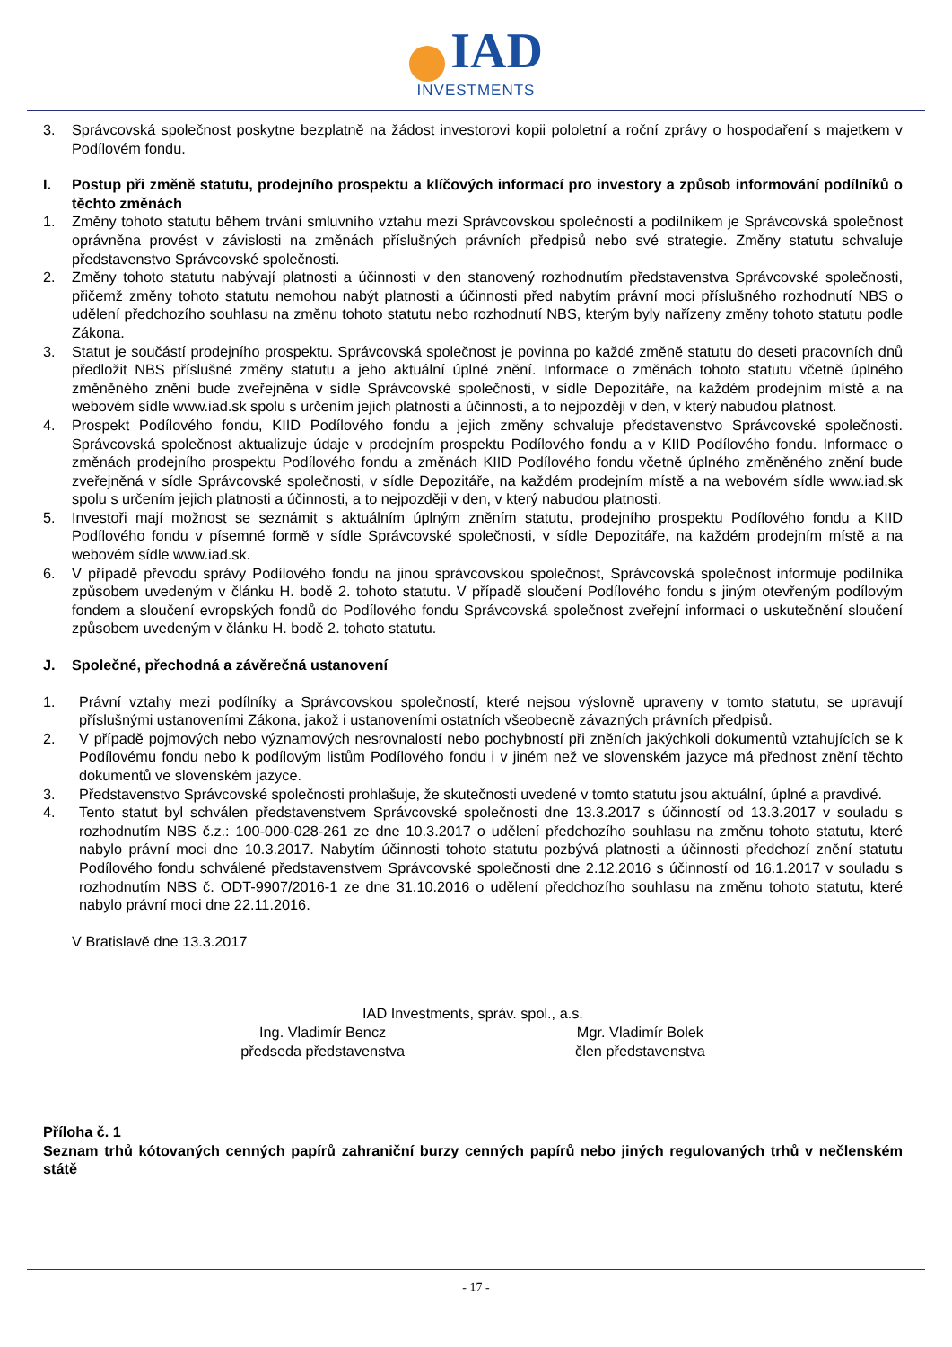IAD
INVESTMENTS
3. Správcovská společnost poskytne bezplatně na žádost investorovi kopii pololetní a roční zprávy o hospodaření s majetkem v Podílovém fondu.
I. Postup při změně statutu, prodejního prospektu a klíčových informací pro investory a způsob informování podílníků o těchto změnách
1. Změny tohoto statutu během trvání smluvního vztahu mezi Správcovskou společností a podílníkem je Správcovská společnost oprávněna provést v závislosti na změnách příslušných právních předpisů nebo své strategie. Změny statutu schvaluje představenstvo Správcovské společnosti.
2. Změny tohoto statutu nabývají platnosti a účinnosti v den stanovený rozhodnutím představenstva Správcovské společnosti, přičemž změny tohoto statutu nemohou nabýt platnosti a účinnosti před nabytím právní moci příslušného rozhodnutí NBS o udělení předchozího souhlasu na změnu tohoto statutu nebo rozhodnutí NBS, kterým byly nařízeny změny tohoto statutu podle Zákona.
3. Statut je součástí prodejního prospektu. Správcovská společnost je povinna po každé změně statutu do deseti pracovních dnů předložit NBS příslušné změny statutu a jeho aktuální úplné znění. Informace o změnách tohoto statutu včetně úplného změněného znění bude zveřejněna v sídle Správcovské společnosti, v sídle Depozitáře, na každém prodejním místě a na webovém sídle www.iad.sk spolu s určením jejich platnosti a účinnosti, a to nejpozději v den, v který nabudou platnost.
4. Prospekt Podílového fondu, KIID Podílového fondu a jejich změny schvaluje představenstvo Správcovské společnosti. Správcovská společnost aktualizuje údaje v prodejním prospektu Podílového fondu a v KIID Podílového fondu. Informace o změnách prodejního prospektu Podílového fondu a změnách KIID Podílového fondu včetně úplného změněného znění bude zveřejněná v sídle Správcovské společnosti, v sídle Depozitáře, na každém prodejním místě a na webovém sídle www.iad.sk spolu s určením jejich platnosti a účinnosti, a to nejpozději v den, v který nabudou platnosti.
5. Investoři mají možnost se seznámit s aktuálním úplným zněním statutu, prodejního prospektu Podílového fondu a KIID Podílového fondu v písemné formě v sídle Správcovské společnosti, v sídle Depozitáře, na každém prodejním místě a na webovém sídle www.iad.sk.
6. V případě převodu správy Podílového fondu na jinou správcovskou společnost, Správcovská společnost informuje podílníka způsobem uvedeným v článku H. bodě 2. tohoto statutu. V případě sloučení Podílového fondu s jiným otevřeným podílovým fondem a sloučení evropských fondů do Podílového fondu Správcovská společnost zveřejní informaci o uskutečnění sloučení způsobem uvedeným v článku H. bodě 2. tohoto statutu.
J. Společné, přechodná a závěrečná ustanovení
1. Právní vztahy mezi podílníky a Správcovskou společností, které nejsou výslovně upraveny v tomto statutu, se upravují příslušnými ustanoveními Zákona, jakož i ustanoveními ostatních všeobecně závazných právních předpisů.
2. V případě pojmových nebo významových nesrovnalostí nebo pochybností při zněních jakýchkoli dokumentů vztahujících se k Podílovému fondu nebo k podílovým listům Podílového fondu i v jiném než ve slovenském jazyce má přednost znění těchto dokumentů ve slovenském jazyce.
3. Představenstvo Správcovské společnosti prohlašuje, že skutečnosti uvedené v tomto statutu jsou aktuální, úplné a pravdivé.
4. Tento statut byl schválen představenstvem Správcovské společnosti dne 13.3.2017 s účinností od 13.3.2017 v souladu s rozhodnutím NBS č.z.: 100-000-028-261 ze dne 10.3.2017 o udělení předchozího souhlasu na změnu tohoto statutu, které nabylo právní moci dne 10.3.2017. Nabytím účinnosti tohoto statutu pozbývá platnosti a účinnosti předchozí znění statutu Podílového fondu schválené představenstvem Správcovské společnosti dne 2.12.2016 s účinností od 16.1.2017 v souladu s rozhodnutím NBS č. ODT-9907/2016-1 ze dne 31.10.2016 o udělení předchozího souhlasu na změnu tohoto statutu, které nabylo právní moci dne 22.11.2016.
V Bratislavě dne 13.3.2017
IAD Investments, správ. spol., a.s.
Ing. Vladimír Bencz
předseda představenstva
Mgr. Vladimír Bolek
člen představenstva
Příloha č. 1
Seznam trhů kótovaných cenných papírů zahraniční burzy cenných papírů nebo jiných regulovaných trhů v nečlenském státě
- 17 -